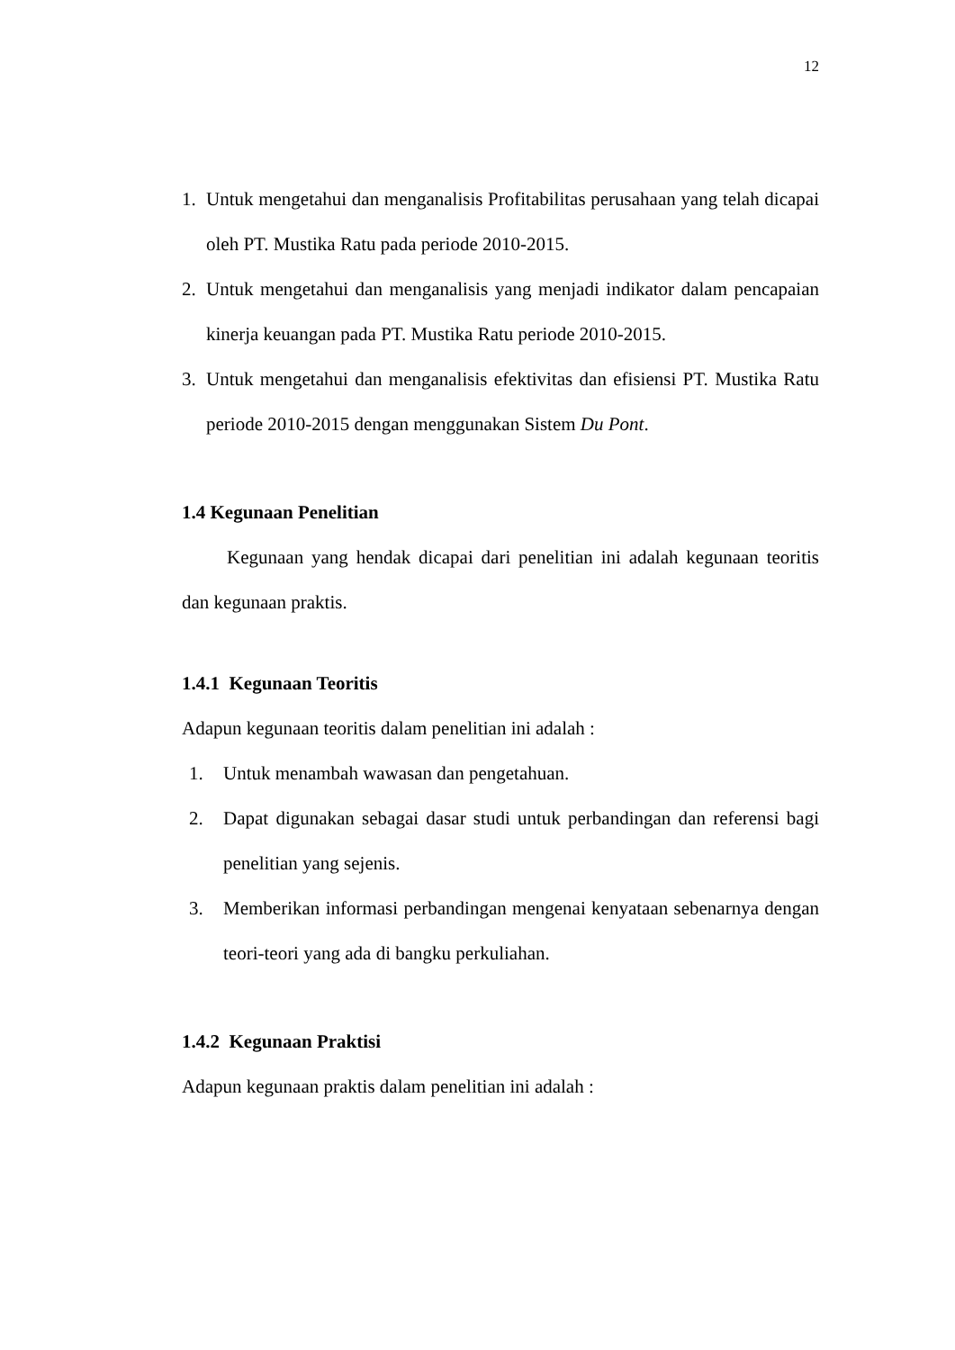12
1. Untuk mengetahui dan menganalisis Profitabilitas perusahaan yang telah dicapai oleh PT. Mustika Ratu pada periode 2010-2015.
2. Untuk mengetahui dan menganalisis yang menjadi indikator dalam pencapaian kinerja keuangan pada PT. Mustika Ratu periode 2010-2015.
3. Untuk mengetahui dan menganalisis efektivitas dan efisiensi PT. Mustika Ratu periode 2010-2015 dengan menggunakan Sistem Du Pont.
1.4 Kegunaan Penelitian
Kegunaan yang hendak dicapai dari penelitian ini adalah kegunaan teoritis dan kegunaan praktis.
1.4.1 Kegunaan Teoritis
Adapun kegunaan teoritis dalam penelitian ini adalah :
1. Untuk menambah wawasan dan pengetahuan.
2. Dapat digunakan sebagai dasar studi untuk perbandingan dan referensi bagi penelitian yang sejenis.
3. Memberikan informasi perbandingan mengenai kenyataan sebenarnya dengan teori-teori yang ada di bangku perkuliahan.
1.4.2 Kegunaan Praktisi
Adapun kegunaan praktis dalam penelitian ini adalah :